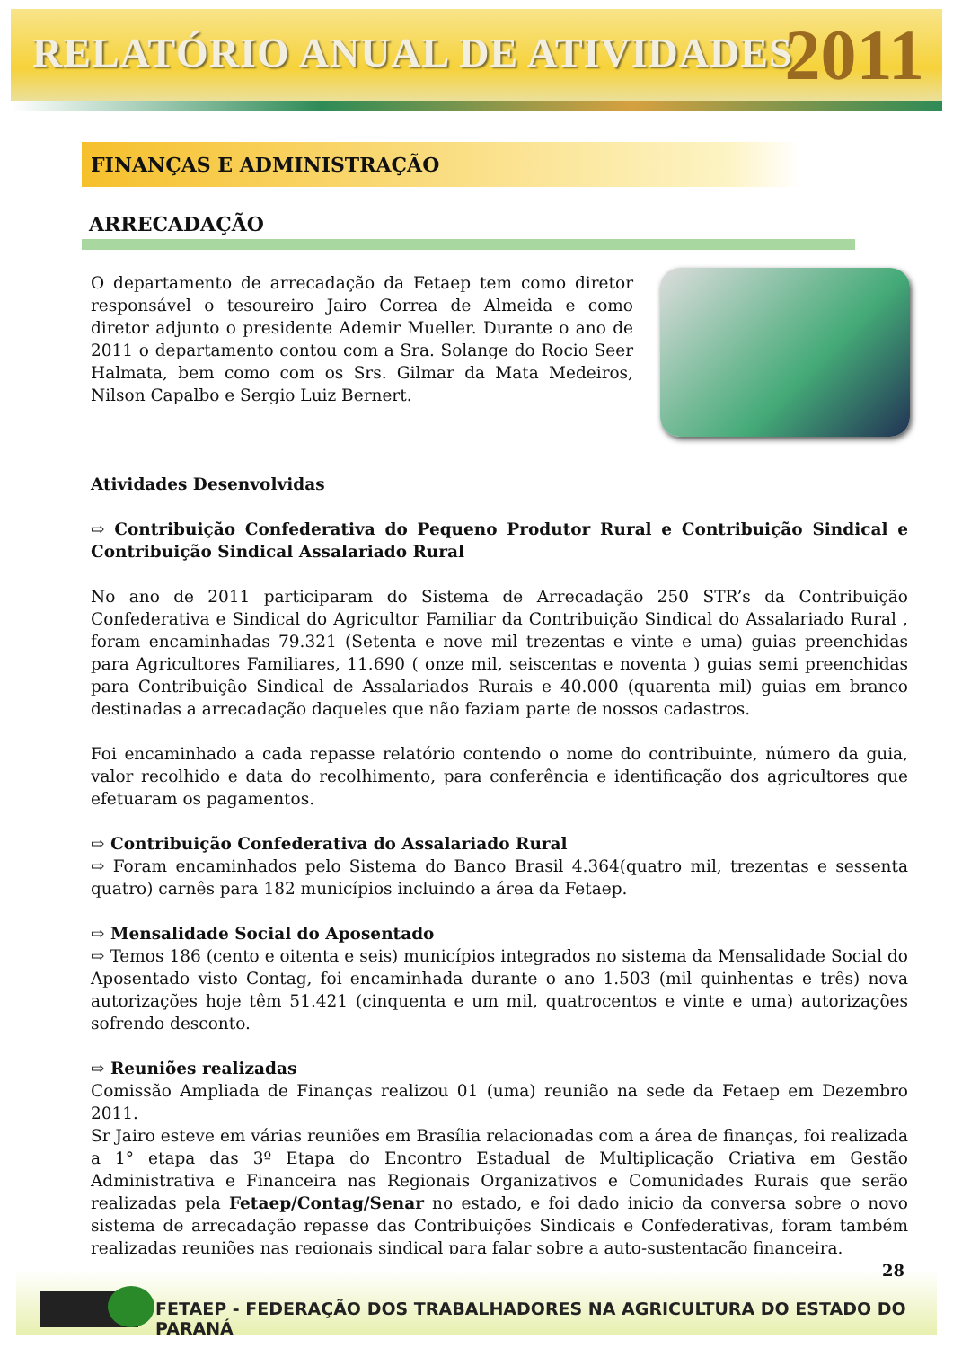RELATÓRIO ANUAL DE ATIVIDADES
2011
FINANÇAS E ADMINISTRAÇÃO
ARRECADAÇÃO
O departamento de arrecadação da Fetaep tem como diretor responsável o tesoureiro Jairo Correa de Almeida e como diretor adjunto o presidente Ademir Mueller. Durante o ano de 2011 o departamento contou com a Sra. Solange do Rocio Seer Halmata, bem como com os Srs. Gilmar da Mata Medeiros, Nilson Capalbo e Sergio Luiz Bernert.
Atividades Desenvolvidas
⇨ Contribuição Confederativa do Pequeno Produtor Rural e Contribuição Sindical e Contribuição Sindical Assalariado Rural
No ano de 2011 participaram do Sistema de Arrecadação 250 STR’s da Contribuição Confederativa e Sindical do Agricultor Familiar da Contribuição Sindical do Assalariado Rural , foram encaminhadas 79.321 (Setenta e nove mil trezentas e vinte e uma) guias preenchidas para Agricultores Familiares, 11.690 ( onze mil, seiscentas e noventa ) guias semi preenchidas para Contribuição Sindical de Assalariados Rurais e 40.000 (quarenta mil) guias em branco destinadas a arrecadação daqueles que não faziam parte de nossos cadastros.
Foi encaminhado a cada repasse relatório contendo o nome do contribuinte, número da guia, valor recolhido e data do recolhimento, para conferência e identificação dos agricultores que efetuaram os pagamentos.
⇨ Contribuição Confederativa do Assalariado Rural
⇨ Foram encaminhados pelo Sistema do Banco Brasil 4.364(quatro mil, trezentas e sessenta quatro) carnês para 182 municípios incluindo a área da Fetaep.
⇨ Mensalidade Social do Aposentado
⇨ Temos 186 (cento e oitenta e seis) municípios integrados no sistema da Mensalidade Social do Aposentado visto Contag, foi encaminhada durante o ano 1.503 (mil quinhentas e três) nova autorizações hoje têm 51.421 (cinquenta e um mil, quatrocentos e vinte e uma) autorizações sofrendo desconto.
⇨ Reuniões realizadas
Comissão Ampliada de Finanças realizou 01 (uma) reunião na sede da Fetaep em Dezembro 2011.
Sr Jairo esteve em várias reuniões em Brasília relacionadas com a área de finanças, foi realizada a 1° etapa das 3º Etapa do Encontro Estadual de Multiplicação Criativa em Gestão Administrativa e Financeira nas Regionais Organizativos e Comunidades Rurais que serão realizadas pela Fetaep/Contag/Senar no estado, e foi dado inicio da conversa sobre o novo sistema de arrecadação repasse das Contribuições Sindicais e Confederativas, foram também realizadas reuniões nas regionais sindical para falar sobre a auto-sustentação financeira.
28
FETAEP - FEDERAÇÃO DOS TRABALHADORES NA AGRICULTURA DO ESTADO DO PARANÁ